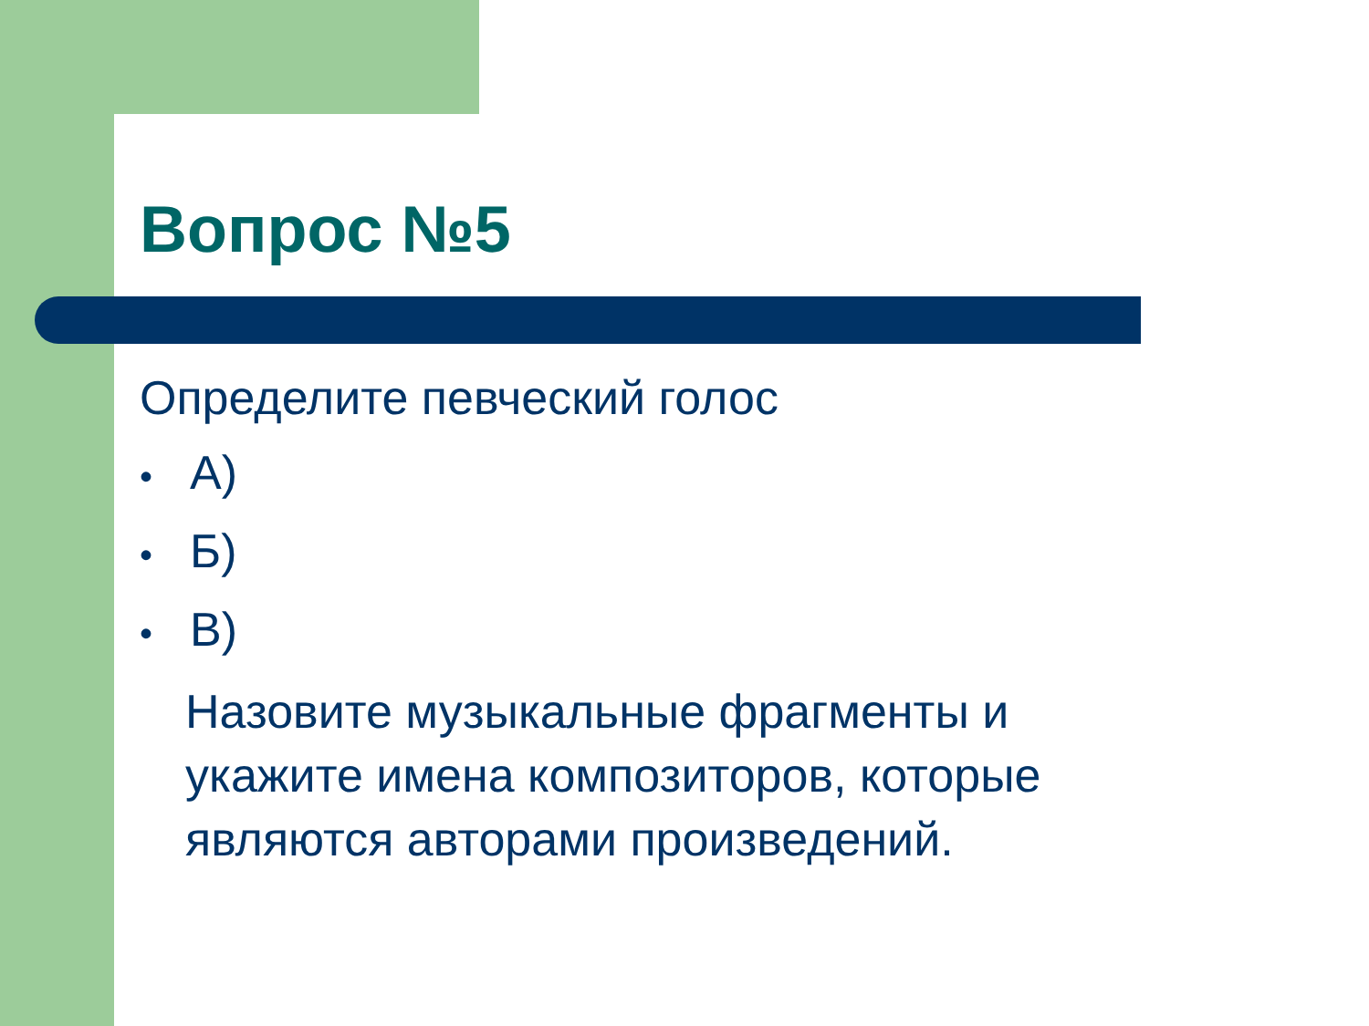Вопрос №5
Определите певческий голос
• А)
• Б)
• В)
Назовите музыкальные фрагменты и укажите имена композиторов, которые являются авторами произведений.